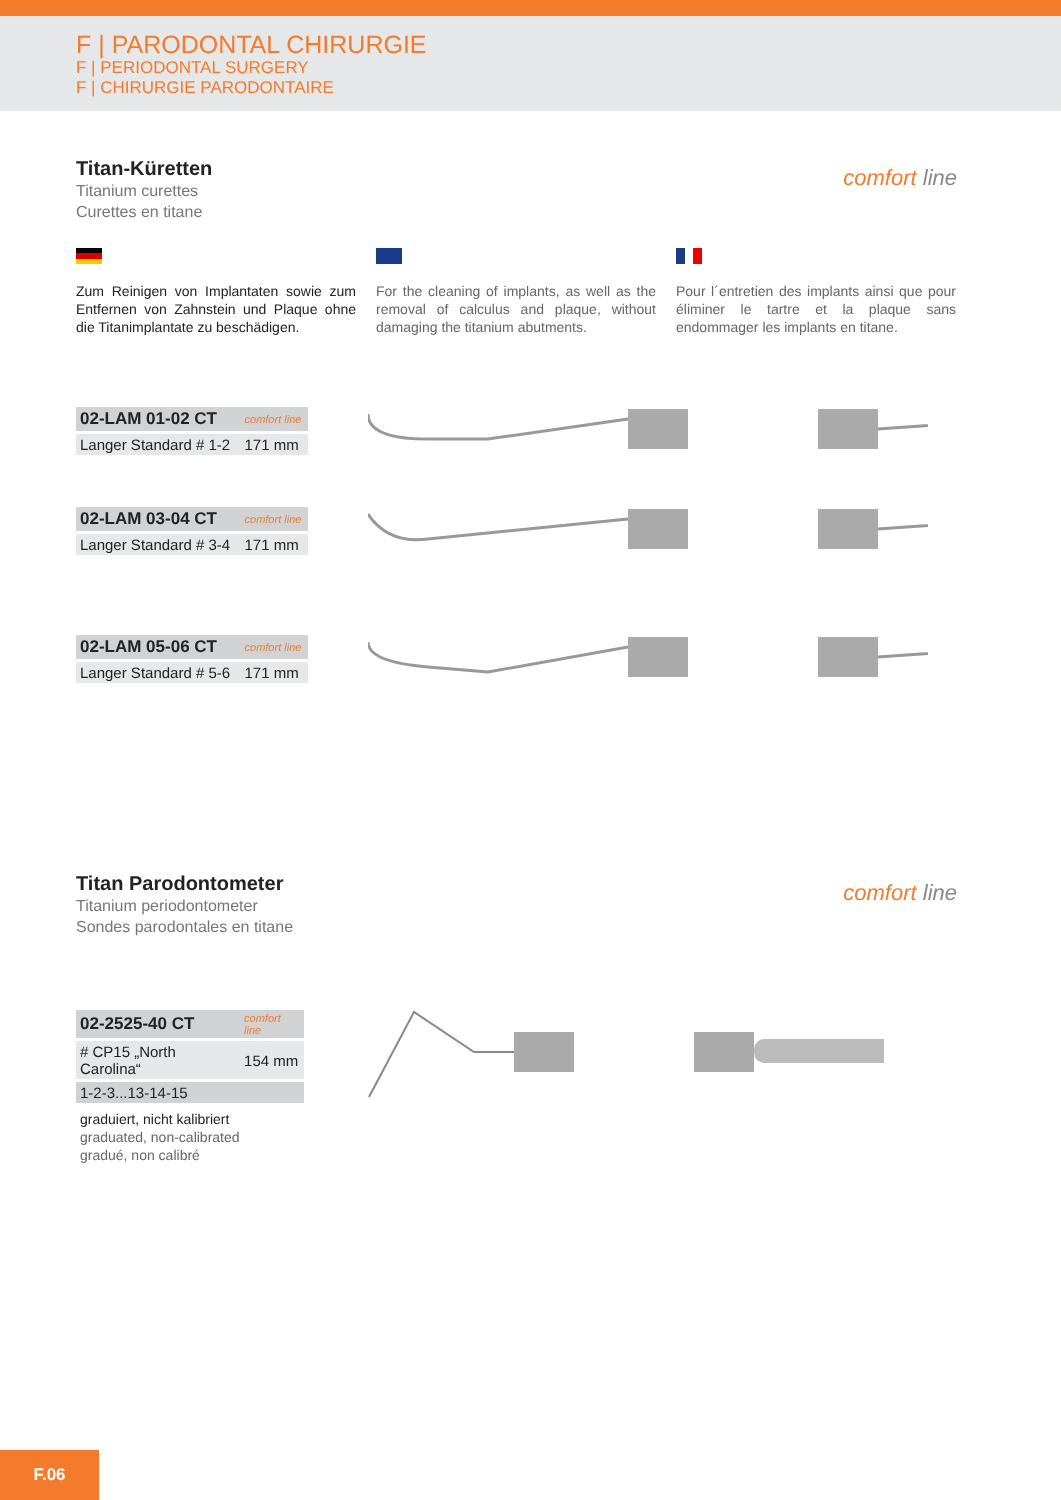F | PARODONTAL CHIRURGIE
F | PERIODONTAL SURGERY
F | CHIRURGIE PARODONTAIRE
Titan-Küretten
Titanium curettes
Curettes en titane
comfort line
Zum Reinigen von Implantaten sowie zum Entfernen von Zahnstein und Plaque ohne die Titanimplantate zu beschädigen.
For the cleaning of implants, as well as the removal of calculus and plaque, without damaging the titanium abutments.
Pour l´entretien des implants ainsi que pour éliminer le tartre et la plaque sans endommager les implants en titane.
| 02-LAM 01-02 CT | comfort line |
| Langer Standard # 1-2 | 171 mm |
| 02-LAM 03-04 CT | comfort line |
| Langer Standard # 3-4 | 171 mm |
| 02-LAM 05-06 CT | comfort line |
| Langer Standard # 5-6 | 171 mm |
Titan Parodontometer
Titanium periodontometer
Sondes parodontales en titane
comfort line
| 02-2525-40 CT | comfort line |
| # CP15 „North Carolina“ | 154 mm |
| 1-2-3...13-14-15 | |
graduiert, nicht kalibriert
graduated, non-calibrated
gradué, non calibré
F.06